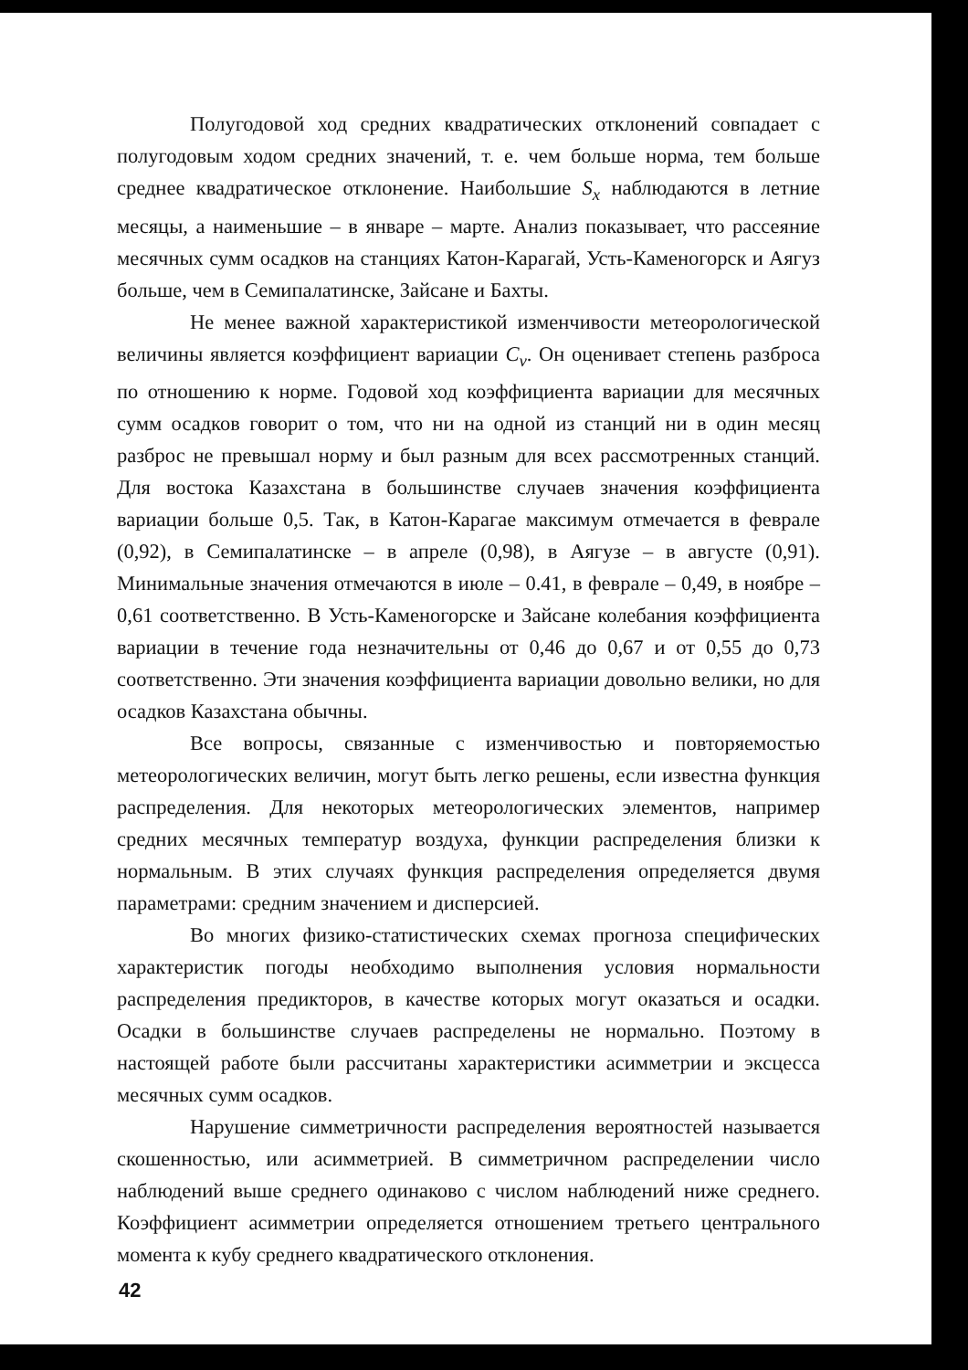Полугодовой ход средних квадратических отклонений совпадает с полугодовым ходом средних значений, т. е. чем больше норма, тем больше среднее квадратическое отклонение. Наибольшие S<sub>x</sub> наблюдаются в летние месяцы, а наименьшие – в январе – марте. Анализ показывает, что рассеяние месячных сумм осадков на станциях Катон-Карагай, Усть-Каменогорск и Аягуз больше, чем в Семипалатинске, Зайсане и Бахты.
Не менее важной характеристикой изменчивости метеорологической величины является коэффициент вариации C<sub>v</sub>. Он оценивает степень разброса по отношению к норме. Годовой ход коэффициента вариации для месячных сумм осадков говорит о том, что ни на одной из станций ни в один месяц разброс не превышал норму и был разным для всех рассмотренных станций. Для востока Казахстана в большинстве случаев значения коэффициента вариации больше 0,5. Так, в Катон-Карагае максимум отмечается в феврале (0,92), в Семипалатинске – в апреле (0,98), в Аягузе – в августе (0,91). Минимальные значения отмечаются в июле – 0.41, в феврале – 0,49, в ноябре – 0,61 соответственно. В Усть-Каменогорске и Зайсане колебания коэффициента вариации в течение года незначительны от 0,46 до 0,67 и от 0,55 до 0,73 соответственно. Эти значения коэффициента вариации довольно велики, но для осадков Казахстана обычны.
Все вопросы, связанные с изменчивостью и повторяемостью метеорологических величин, могут быть легко решены, если известна функция распределения. Для некоторых метеорологических элементов, например средних месячных температур воздуха, функции распределения близки к нормальным. В этих случаях функция распределения определяется двумя параметрами: средним значением и дисперсией.
Во многих физико-статистических схемах прогноза специфических характеристик погоды необходимо выполнения условия нормальности распределения предикторов, в качестве которых могут оказаться и осадки. Осадки в большинстве случаев распределены не нормально. Поэтому в настоящей работе были рассчитаны характеристики асимметрии и эксцесса месячных сумм осадков.
Нарушение симметричности распределения вероятностей называется скошенностью, или асимметрией. В симметричном распределении число наблюдений выше среднего одинаково с числом наблюдений ниже среднего. Коэффициент асимметрии определяется отношением третьего центрального момента к кубу среднего квадратического отклонения.
42